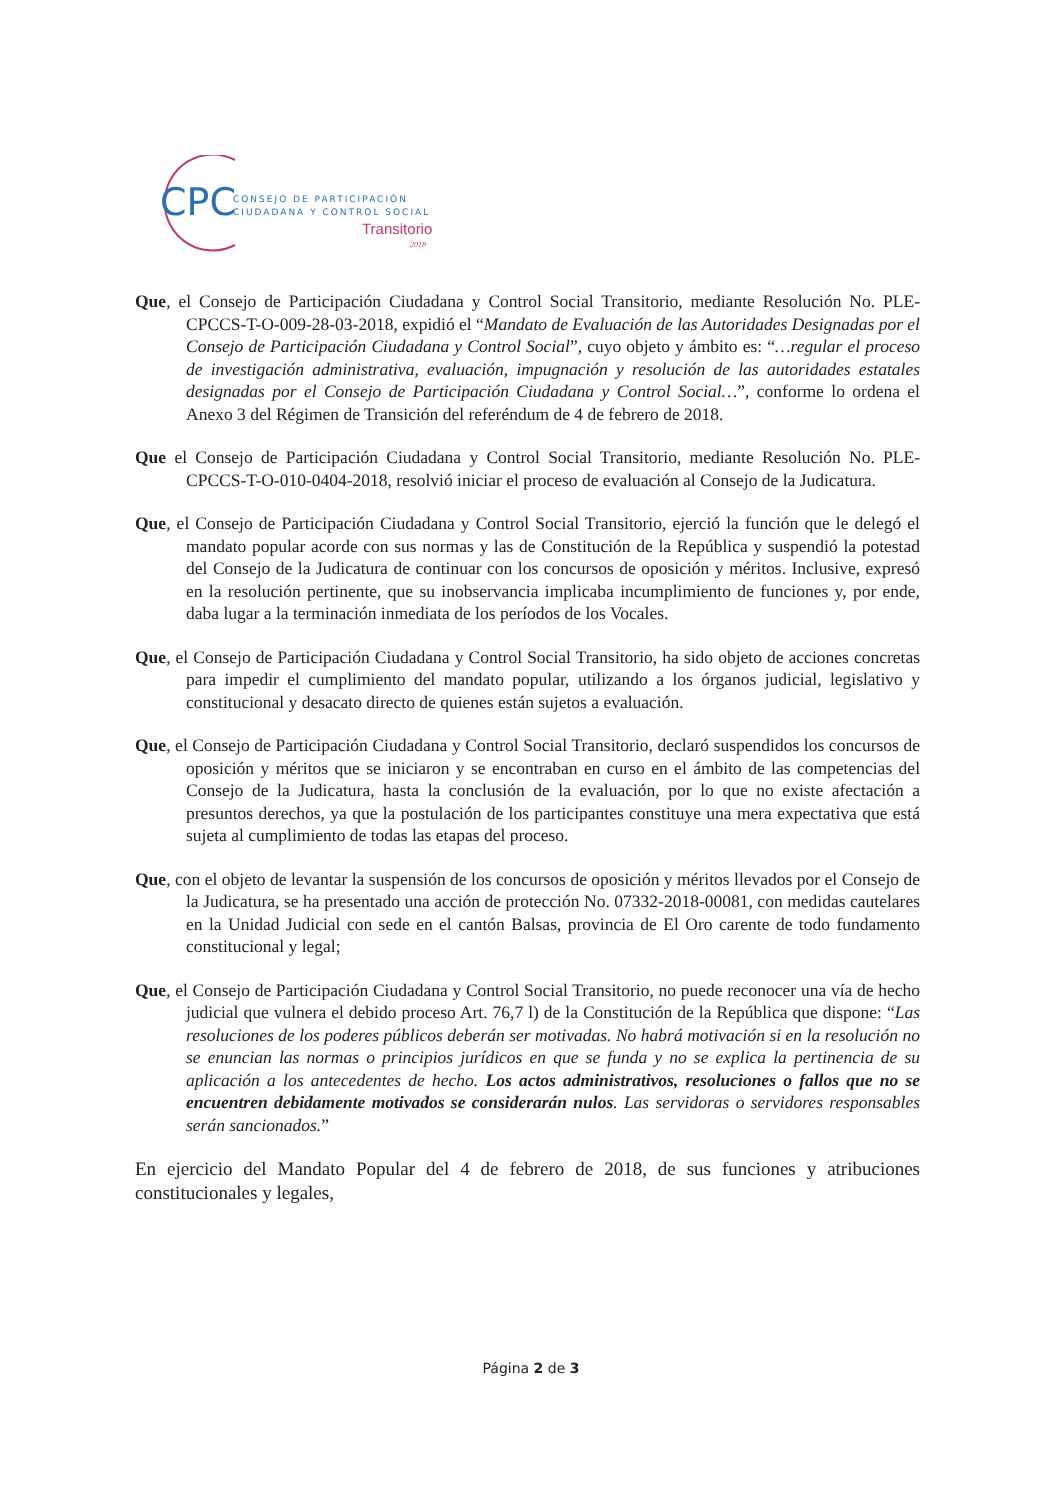CPC
CONSEJO DE PARTICIPACIÓN
CIUDADANA Y CONTROL SOCIAL
Transitorio
2018
Que, el Consejo de Participación Ciudadana y Control Social Transitorio, mediante Resolución No. PLE-CPCCS-T-O-009-28-03-2018, expidió el “Mandato de Evaluación de las Autoridades Designadas por el Consejo de Participación Ciudadana y Control Social”, cuyo objeto y ámbito es: “…regular el proceso de investigación administrativa, evaluación, impugnación y resolución de las autoridades estatales designadas por el Consejo de Participación Ciudadana y Control Social…”, conforme lo ordena el Anexo 3 del Régimen de Transición del referéndum de 4 de febrero de 2018.
Que el Consejo de Participación Ciudadana y Control Social Transitorio, mediante Resolución No. PLE-CPCCS-T-O-010-0404-2018, resolvió iniciar el proceso de evaluación al Consejo de la Judicatura.
Que, el Consejo de Participación Ciudadana y Control Social Transitorio, ejerció la función que le delegó el mandato popular acorde con sus normas y las de Constitución de la República y suspendió la potestad del Consejo de la Judicatura de continuar con los concursos de oposición y méritos. Inclusive, expresó en la resolución pertinente, que su inobservancia implicaba incumplimiento de funciones y, por ende, daba lugar a la terminación inmediata de los períodos de los Vocales.
Que, el Consejo de Participación Ciudadana y Control Social Transitorio, ha sido objeto de acciones concretas para impedir el cumplimiento del mandato popular, utilizando a los órganos judicial, legislativo y constitucional y desacato directo de quienes están sujetos a evaluación.
Que, el Consejo de Participación Ciudadana y Control Social Transitorio, declaró suspendidos los concursos de oposición y méritos que se iniciaron y se encontraban en curso en el ámbito de las competencias del Consejo de la Judicatura, hasta la conclusión de la evaluación, por lo que no existe afectación a presuntos derechos, ya que la postulación de los participantes constituye una mera expectativa que está sujeta al cumplimiento de todas las etapas del proceso.
Que, con el objeto de levantar la suspensión de los concursos de oposición y méritos llevados por el Consejo de la Judicatura, se ha presentado una acción de protección No. 07332-2018-00081, con medidas cautelares en la Unidad Judicial con sede en el cantón Balsas, provincia de El Oro carente de todo fundamento constitucional y legal;
Que, el Consejo de Participación Ciudadana y Control Social Transitorio, no puede reconocer una vía de hecho judicial que vulnera el debido proceso Art. 76,7 l) de la Constitución de la República que dispone: “Las resoluciones de los poderes públicos deberán ser motivadas. No habrá motivación si en la resolución no se enuncian las normas o principios jurídicos en que se funda y no se explica la pertinencia de su aplicación a los antecedentes de hecho. Los actos administrativos, resoluciones o fallos que no se encuentren debidamente motivados se considerarán nulos. Las servidoras o servidores responsables serán sancionados.”
En ejercicio del Mandato Popular del 4 de febrero de 2018, de sus funciones y atribuciones constitucionales y legales,
Página 2 de 3